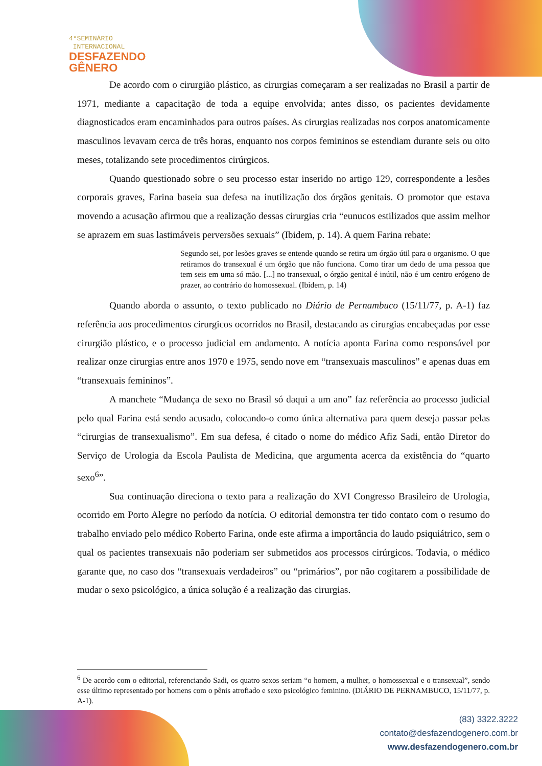4°SEMINÁRIO
INTERNACIONAL
DESFAZENDO
GÊNERO
De acordo com o cirurgião plástico, as cirurgias começaram a ser realizadas no Brasil a partir de 1971, mediante a capacitação de toda a equipe envolvida; antes disso, os pacientes devidamente diagnosticados eram encaminhados para outros países. As cirurgias realizadas nos corpos anatomicamente masculinos levavam cerca de três horas, enquanto nos corpos femininos se estendiam durante seis ou oito meses, totalizando sete procedimentos cirúrgicos.
Quando questionado sobre o seu processo estar inserido no artigo 129, correspondente a lesões corporais graves, Farina baseia sua defesa na inutilização dos órgãos genitais. O promotor que estava movendo a acusação afirmou que a realização dessas cirurgias cria “eunucos estilizados que assim melhor se aprazem em suas lastimáveis perversões sexuais” (Ibidem, p. 14). A quem Farina rebate:
Segundo sei, por lesões graves se entende quando se retira um órgão útil para o organismo. O que retiramos do transexual é um órgão que não funciona. Como tirar um dedo de uma pessoa que tem seis em uma só mão. [...] no transexual, o órgão genital é inútil, não é um centro erógeno de prazer, ao contrário do homossexual. (Ibidem, p. 14)
Quando aborda o assunto, o texto publicado no Diário de Pernambuco (15/11/77, p. A-1) faz referência aos procedimentos cirurgicos ocorridos no Brasil, destacando as cirurgias encabeçadas por esse cirurgião plástico, e o processo judicial em andamento. A notícia aponta Farina como responsável por realizar onze cirurgias entre anos 1970 e 1975, sendo nove em “transexuais masculinos” e apenas duas em “transexuais femininos”.
A manchete “Mudança de sexo no Brasil só daqui a um ano” faz referência ao processo judicial pelo qual Farina está sendo acusado, colocando-o como única alternativa para quem deseja passar pelas “cirurgias de transexualismo”. Em sua defesa, é citado o nome do médico Afiz Sadi, então Diretor do Serviço de Urologia da Escola Paulista de Medicina, que argumenta acerca da existência do “quarto sexo<sup>6</sup>”.
Sua continuação direciona o texto para a realização do XVI Congresso Brasileiro de Urologia, ocorrido em Porto Alegre no período da notícia. O editorial demonstra ter tido contato com o resumo do trabalho enviado pelo médico Roberto Farina, onde este afirma a importância do laudo psiquiátrico, sem o qual os pacientes transexuais não poderiam ser submetidos aos processos cirúrgicos. Todavia, o médico garante que, no caso dos “transexuais verdadeiros” ou “primários”, por não cogitarem a possibilidade de mudar o sexo psicológico, a única solução é a realização das cirurgias.
<sup>6</sup> De acordo com o editorial, referenciando Sadi, os quatro sexos seriam “o homem, a mulher, o homossexual e o transexual”, sendo esse último representado por homens com o pênis atrofiado e sexo psicológico feminino. (DIÁRIO DE PERNAMBUCO, 15/11/77, p. A-1).
(83) 3322.3222
contato@desfazendogenero.com.br
www.desfazendogenero.com.br